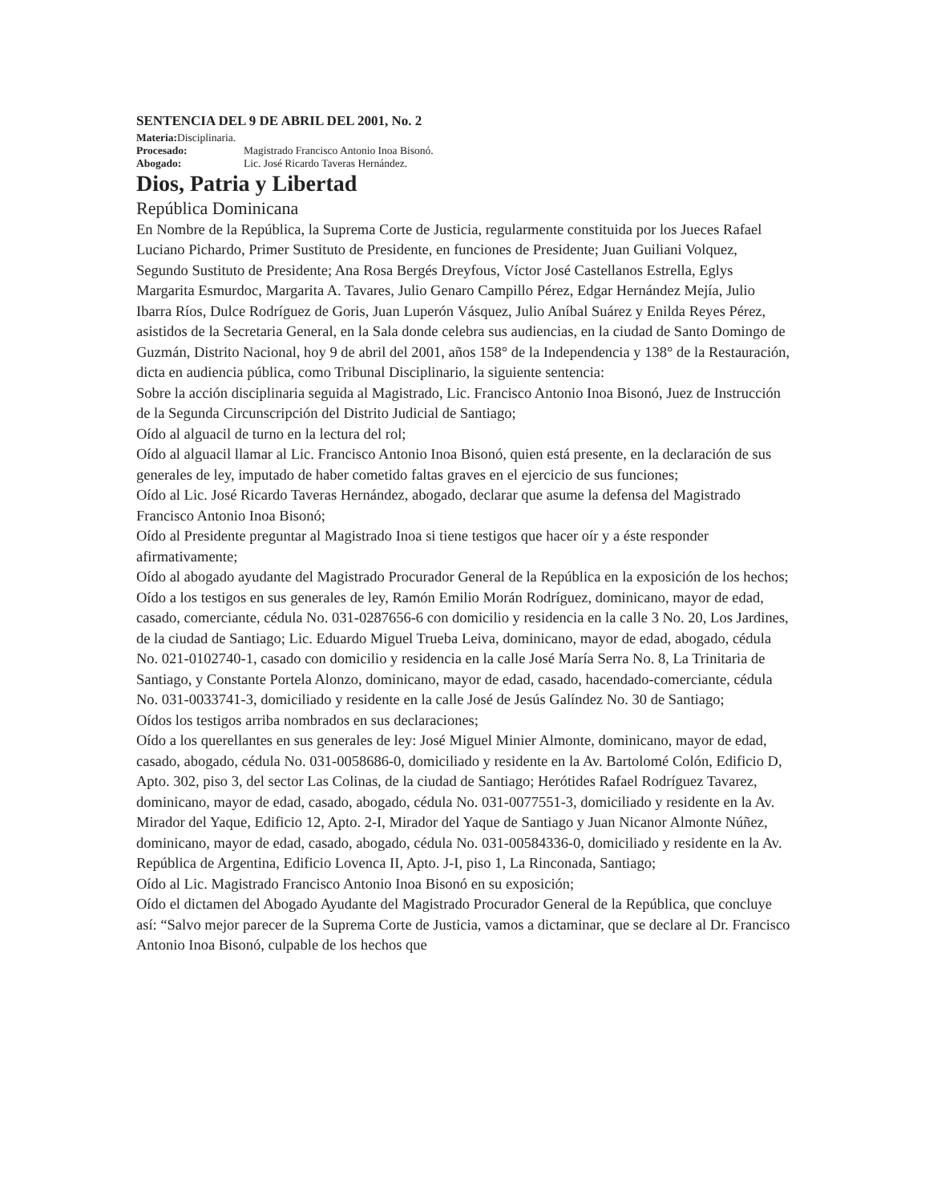SENTENCIA DEL 9 DE ABRIL DEL 2001, No. 2
Materia: Disciplinaria.
Procesado: Magistrado Francisco Antonio Inoa Bisonó.
Abogado: Lic. José Ricardo Taveras Hernández.
Dios, Patria y Libertad
República Dominicana
En Nombre de la República, la Suprema Corte de Justicia, regularmente constituida por los Jueces Rafael Luciano Pichardo, Primer Sustituto de Presidente, en funciones de Presidente; Juan Guiliani Volquez, Segundo Sustituto de Presidente; Ana Rosa Bergés Dreyfous, Víctor José Castellanos Estrella, Eglys Margarita Esmurdoc, Margarita A. Tavares, Julio Genaro Campillo Pérez, Edgar Hernández Mejía, Julio Ibarra Ríos, Dulce Rodríguez de Goris, Juan Luperón Vásquez, Julio Aníbal Suárez y Enilda Reyes Pérez, asistidos de la Secretaria General, en la Sala donde celebra sus audiencias, en la ciudad de Santo Domingo de Guzmán, Distrito Nacional, hoy 9 de abril del 2001, años 158° de la Independencia y 138° de la Restauración, dicta en audiencia pública, como Tribunal Disciplinario, la siguiente sentencia:
Sobre la acción disciplinaria seguida al Magistrado, Lic. Francisco Antonio Inoa Bisonó, Juez de Instrucción de la Segunda Circunscripción del Distrito Judicial de Santiago;
Oído al alguacil de turno en la lectura del rol;
Oído al alguacil llamar al Lic. Francisco Antonio Inoa Bisonó, quien está presente, en la declaración de sus generales de ley, imputado de haber cometido faltas graves en el ejercicio de sus funciones;
Oído al Lic. José Ricardo Taveras Hernández, abogado, declarar que asume la defensa del Magistrado Francisco Antonio Inoa Bisonó;
Oído al Presidente preguntar al Magistrado Inoa si tiene testigos que hacer oír y a éste responder afirmativamente;
Oído al abogado ayudante del Magistrado Procurador General de la República en la exposición de los hechos;
Oído a los testigos en sus generales de ley, Ramón Emilio Morán Rodríguez, dominicano, mayor de edad, casado, comerciante, cédula No. 031-0287656-6 con domicilio y residencia en la calle 3 No. 20, Los Jardines, de la ciudad de Santiago; Lic. Eduardo Miguel Trueba Leiva, dominicano, mayor de edad, abogado, cédula No. 021-0102740-1, casado con domicilio y residencia en la calle José María Serra No. 8, La Trinitaria de Santiago, y Constante Portela Alonzo, dominicano, mayor de edad, casado, hacendado-comerciante, cédula No. 031-0033741-3, domiciliado y residente en la calle José de Jesús Galíndez No. 30 de Santiago;
Oídos los testigos arriba nombrados en sus declaraciones;
Oído a los querellantes en sus generales de ley: José Miguel Minier Almonte, dominicano, mayor de edad, casado, abogado, cédula No. 031-0058686-0, domiciliado y residente en la Av. Bartolomé Colón, Edificio D, Apto. 302, piso 3, del sector Las Colinas, de la ciudad de Santiago; Herótides Rafael Rodríguez Tavarez, dominicano, mayor de edad, casado, abogado, cédula No. 031-0077551-3, domiciliado y residente en la Av. Mirador del Yaque, Edificio 12, Apto. 2-I, Mirador del Yaque de Santiago y Juan Nicanor Almonte Núñez, dominicano, mayor de edad, casado, abogado, cédula No. 031-00584336-0, domiciliado y residente en la Av. República de Argentina, Edificio Lovenca II, Apto. J-I, piso 1, La Rinconada, Santiago;
Oído al Lic. Magistrado Francisco Antonio Inoa Bisonó en su exposición;
Oído el dictamen del Abogado Ayudante del Magistrado Procurador General de la República, que concluye así: “Salvo mejor parecer de la Suprema Corte de Justicia, vamos a dictaminar, que se declare al Dr. Francisco Antonio Inoa Bisonó, culpable de los hechos que